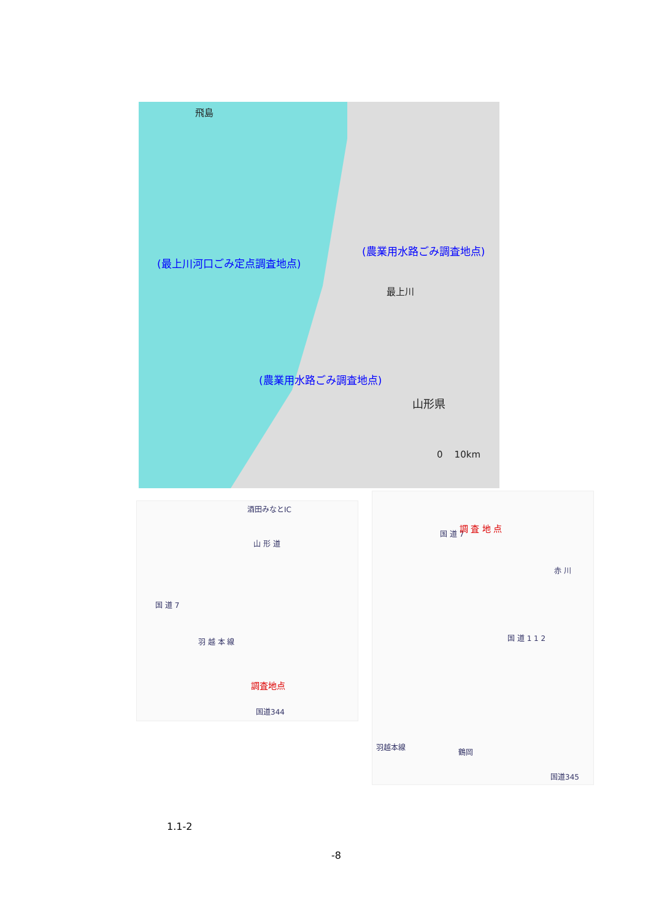飛島
(農業用水路ごみ調査地点)
(最上川河口ごみ定点調査地点)
最上川
(農業用水路ごみ調査地点)
山形県
0 10km
酒田みなとIC
山 形 道
国 道 7
羽 越 本 線
調査地点
国道344
国 道 7
調 査 地 点
赤 川
国 道 1 1 2
羽越本線
鶴岡
国道345
1.1-2
-8